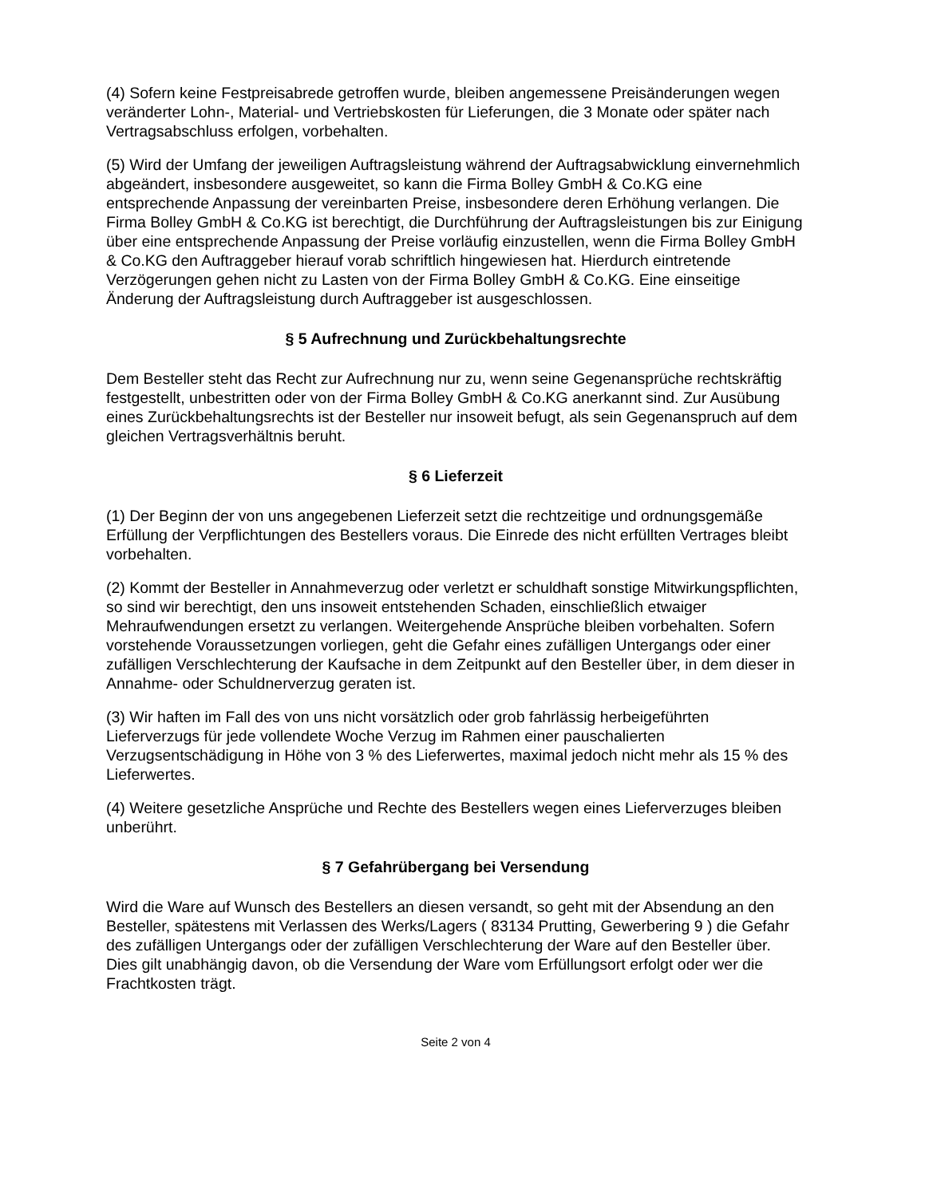(4) Sofern keine Festpreisabrede getroffen wurde, bleiben angemessene Preisänderungen wegen veränderter Lohn-, Material- und Vertriebskosten für Lieferungen, die 3 Monate oder später nach Vertragsabschluss erfolgen, vorbehalten.
(5) Wird der Umfang der jeweiligen Auftragsleistung während der Auftragsabwicklung einvernehmlich abgeändert, insbesondere ausgeweitet, so kann die Firma Bolley GmbH & Co.KG eine entsprechende Anpassung der vereinbarten Preise, insbesondere deren Erhöhung verlangen. Die Firma Bolley GmbH & Co.KG ist berechtigt, die Durchführung der Auftragsleistungen bis zur Einigung über eine entsprechende Anpassung der Preise vorläufig einzustellen, wenn die Firma Bolley GmbH & Co.KG den Auftraggeber hierauf vorab schriftlich hingewiesen hat. Hierdurch eintretende Verzögerungen gehen nicht zu Lasten von der Firma Bolley GmbH & Co.KG. Eine einseitige Änderung der Auftragsleistung durch Auftraggeber ist ausgeschlossen.
§ 5 Aufrechnung und Zurückbehaltungsrechte
Dem Besteller steht das Recht zur Aufrechnung nur zu, wenn seine Gegenansprüche rechtskräftig festgestellt, unbestritten oder von der Firma Bolley GmbH & Co.KG anerkannt sind. Zur Ausübung eines Zurückbehaltungsrechts ist der Besteller nur insoweit befugt, als sein Gegenanspruch auf dem gleichen Vertragsverhältnis beruht.
§ 6 Lieferzeit
(1) Der Beginn der von uns angegebenen Lieferzeit setzt die rechtzeitige und ordnungsgemäße Erfüllung der Verpflichtungen des Bestellers voraus. Die Einrede des nicht erfüllten Vertrages bleibt vorbehalten.
(2) Kommt der Besteller in Annahmeverzug oder verletzt er schuldhaft sonstige Mitwirkungspflichten, so sind wir berechtigt, den uns insoweit entstehenden Schaden, einschließlich etwaiger Mehraufwendungen ersetzt zu verlangen. Weitergehende Ansprüche bleiben vorbehalten. Sofern vorstehende Voraussetzungen vorliegen, geht die Gefahr eines zufälligen Untergangs oder einer zufälligen Verschlechterung der Kaufsache in dem Zeitpunkt auf den Besteller über, in dem dieser in Annahme- oder Schuldnerverzug geraten ist.
(3) Wir haften im Fall des von uns nicht vorsätzlich oder grob fahrlässig herbeigeführten Lieferverzugs für jede vollendete Woche Verzug im Rahmen einer pauschalierten Verzugsentschädigung in Höhe von 3 % des Lieferwertes, maximal jedoch nicht mehr als 15 % des Lieferwertes.
(4) Weitere gesetzliche Ansprüche und Rechte des Bestellers wegen eines Lieferverzuges bleiben unberührt.
§ 7 Gefahrübergang bei Versendung
Wird die Ware auf Wunsch des Bestellers an diesen versandt, so geht mit der Absendung an den Besteller, spätestens mit Verlassen des Werks/Lagers ( 83134 Prutting, Gewerbering 9 ) die Gefahr des zufälligen Untergangs oder der zufälligen Verschlechterung der Ware auf den Besteller über. Dies gilt unabhängig davon, ob die Versendung der Ware vom Erfüllungsort erfolgt oder wer die Frachtkosten trägt.
Seite 2 von 4